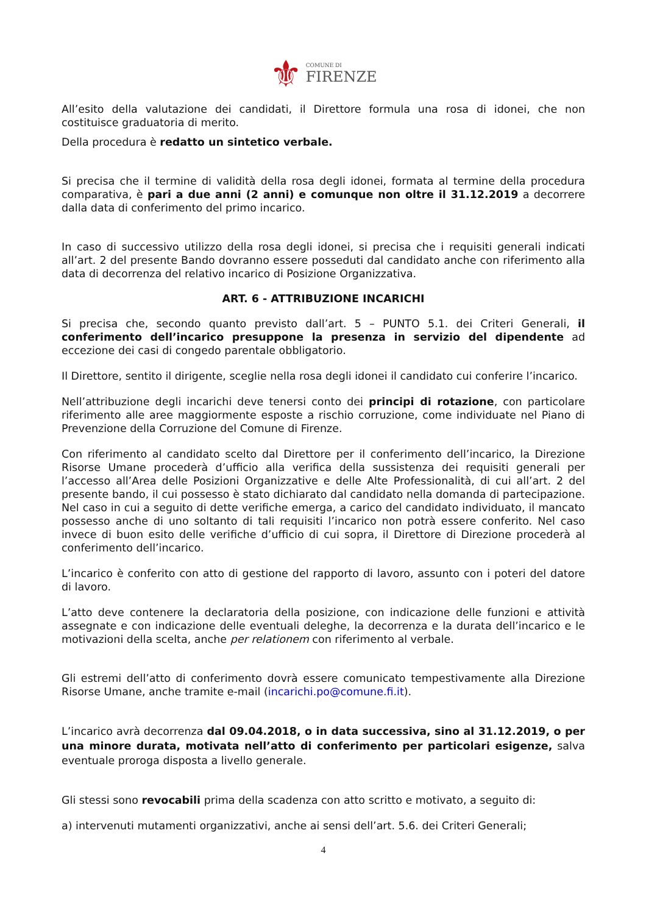⚜ COMUNE DI FIRENZE
All’esito della valutazione dei candidati, il Direttore formula una rosa di idonei, che non costituisce graduatoria di merito.
Della procedura è redatto un sintetico verbale.
Si precisa che il termine di validità della rosa degli idonei, formata al termine della procedura comparativa, è pari a due anni (2 anni) e comunque non oltre il 31.12.2019 a decorrere dalla data di conferimento del primo incarico.
In caso di successivo utilizzo della rosa degli idonei, si precisa che i requisiti generali indicati all’art. 2 del presente Bando dovranno essere posseduti dal candidato anche con riferimento alla data di decorrenza del relativo incarico di Posizione Organizzativa.
ART. 6 - ATTRIBUZIONE INCARICHI
Si precisa che, secondo quanto previsto dall’art. 5 – PUNTO 5.1. dei Criteri Generali, il conferimento dell’incarico presuppone la presenza in servizio del dipendente ad eccezione dei casi di congedo parentale obbligatorio.
Il Direttore, sentito il dirigente, sceglie nella rosa degli idonei il candidato cui conferire l’incarico.
Nell’attribuzione degli incarichi deve tenersi conto dei principi di rotazione, con particolare riferimento alle aree maggiormente esposte a rischio corruzione, come individuate nel Piano di Prevenzione della Corruzione del Comune di Firenze.
Con riferimento al candidato scelto dal Direttore per il conferimento dell’incarico, la Direzione Risorse Umane procederà d’ufficio alla verifica della sussistenza dei requisiti generali per l’accesso all’Area delle Posizioni Organizzative e delle Alte Professionalità, di cui all’art. 2 del presente bando, il cui possesso è stato dichiarato dal candidato nella domanda di partecipazione. Nel caso in cui a seguito di dette verifiche emerga, a carico del candidato individuato, il mancato possesso anche di uno soltanto di tali requisiti l’incarico non potrà essere conferito. Nel caso invece di buon esito delle verifiche d’ufficio di cui sopra, il Direttore di Direzione procederà al conferimento dell’incarico.
L’incarico è conferito con atto di gestione del rapporto di lavoro, assunto con i poteri del datore di lavoro.
L’atto deve contenere la declaratoria della posizione, con indicazione delle funzioni e attività assegnate e con indicazione delle eventuali deleghe, la decorrenza e la durata dell’incarico e le motivazioni della scelta, anche per relationem con riferimento al verbale.
Gli estremi dell’atto di conferimento dovrà essere comunicato tempestivamente alla Direzione Risorse Umane, anche tramite e-mail (incarichi.po@comune.fi.it).
L’incarico avrà decorrenza dal 09.04.2018, o in data successiva, sino al 31.12.2019, o per una minore durata, motivata nell’atto di conferimento per particolari esigenze, salva eventuale proroga disposta a livello generale.
Gli stessi sono revocabili prima della scadenza con atto scritto e motivato, a seguito di:
a) intervenuti mutamenti organizzativi, anche ai sensi dell’art. 5.6. dei Criteri Generali;
4